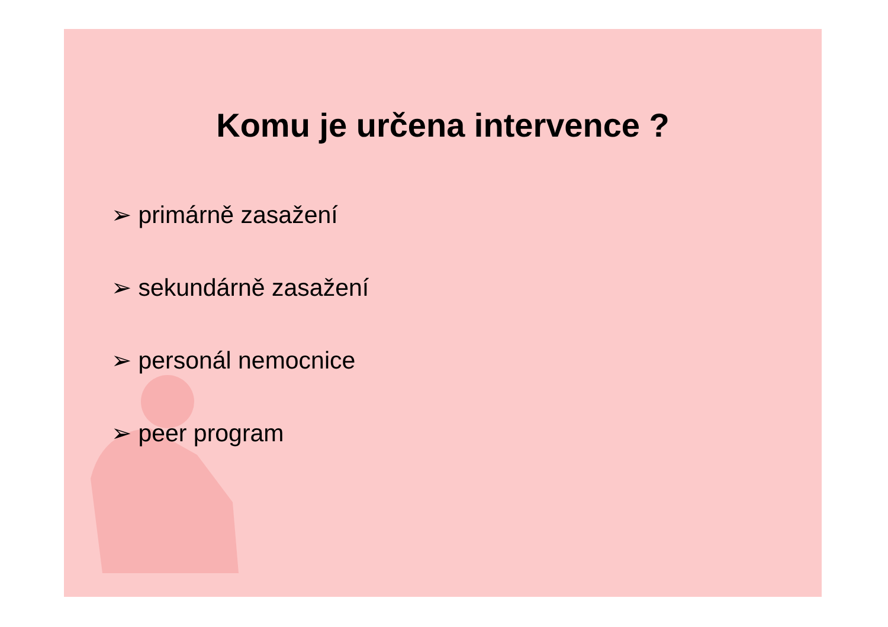Komu je určena intervence ?
➢ primárně zasažení
➢ sekundárně zasažení
➢ personál nemocnice
➢ peer program